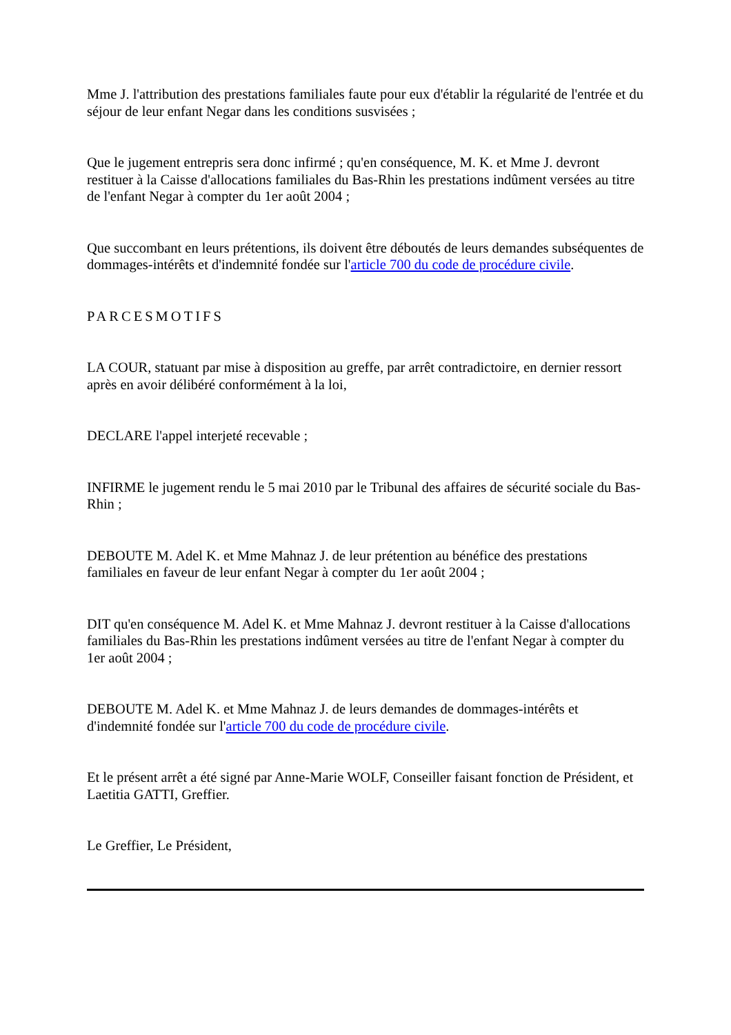Mme J. l'attribution des prestations familiales faute pour eux d'établir la régularité de l'entrée et du séjour de leur enfant Negar dans les conditions susvisées ;
Que le jugement entrepris sera donc infirmé ; qu'en conséquence, M. K. et Mme J. devront restituer à la Caisse d'allocations familiales du Bas-Rhin les prestations indûment versées au titre de l'enfant Negar à compter du 1er août 2004 ;
Que succombant en leurs prétentions, ils doivent être déboutés de leurs demandes subséquentes de dommages-intérêts et d'indemnité fondée sur l'article 700 du code de procédure civile.
PARCESMOTIFS
LA COUR, statuant par mise à disposition au greffe, par arrêt contradictoire, en dernier ressort après en avoir délibéré conformément à la loi,
DECLARE l'appel interjeté recevable ;
INFIRME le jugement rendu le 5 mai 2010 par le Tribunal des affaires de sécurité sociale du Bas-Rhin ;
DEBOUTE M. Adel K. et Mme Mahnaz J. de leur prétention au bénéfice des prestations familiales en faveur de leur enfant Negar à compter du 1er août 2004 ;
DIT qu'en conséquence M. Adel K. et Mme Mahnaz J. devront restituer à la Caisse d'allocations familiales du Bas-Rhin les prestations indûment versées au titre de l'enfant Negar à compter du 1er août 2004 ;
DEBOUTE M. Adel K. et Mme Mahnaz J. de leurs demandes de dommages-intérêts et d'indemnité fondée sur l'article 700 du code de procédure civile.
Et le présent arrêt a été signé par Anne-Marie WOLF, Conseiller faisant fonction de Président, et Laetitia GATTI, Greffier.
Le Greffier, Le Président,